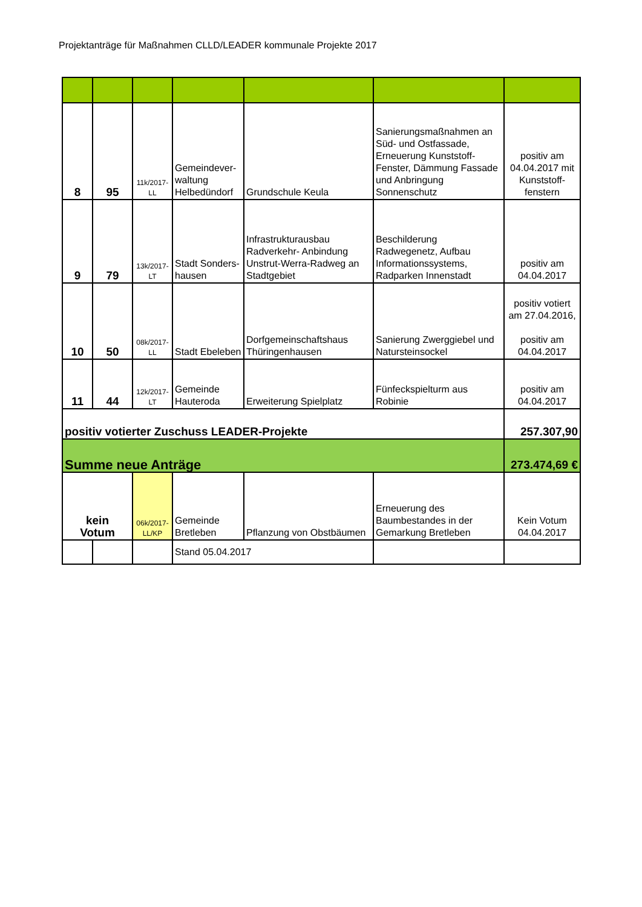Projektanträge für Maßnahmen CLLD/LEADER kommunale Projekte 2017
| 8 | 95 | 11k/2017- LL | Gemeindever- waltung Helbedündorf | Grundschule Keula | Sanierungsmaßnahmen an Süd- und Ostfassade, Erneuerung Kunststoff-Fenster, Dämmung Fassade und Anbringung Sonnenschutz | positiv am 04.04.2017 mit Kunststoff- fenstern |
| 9 | 79 | 13k/2017- LT | Stadt Sonders- hausen | Infrastrukturausbau Radverkehr- Anbindung Unstrut-Werra-Radweg an Stadtgebiet | Beschilderung Radwegenetz, Aufbau Informationssystems, Radparken Innenstadt | positiv am 04.04.2017 |
| 10 | 50 | 08k/2017- LL | Stadt Ebeleben | Dorfgemeinschaftshaus Thüringenhausen | Sanierung Zwerggiebel und Natursteinsockel | positiv votiert am 27.04.2016, positiv am 04.04.2017 |
| 11 | 44 | 12k/2017- LT | Gemeinde Hauteroda | Erweiterung Spielplatz | Fünfeckspielturm aus Robinie | positiv am 04.04.2017 |
| positiv votierter Zuschuss LEADER-Projekte | | | | | | 257.307,90 |
| Summe neue Anträge | | | | | | 273.474,69 € |
| kein Votum | | 06k/2017- LL/KP | Gemeinde Bretleben | Pflanzung von Obstbäumen | Erneuerung des Baumbestandes in der Gemarkung Bretleben | Kein Votum 04.04.2017 |
| | | | Stand 05.04.2017 | | | |